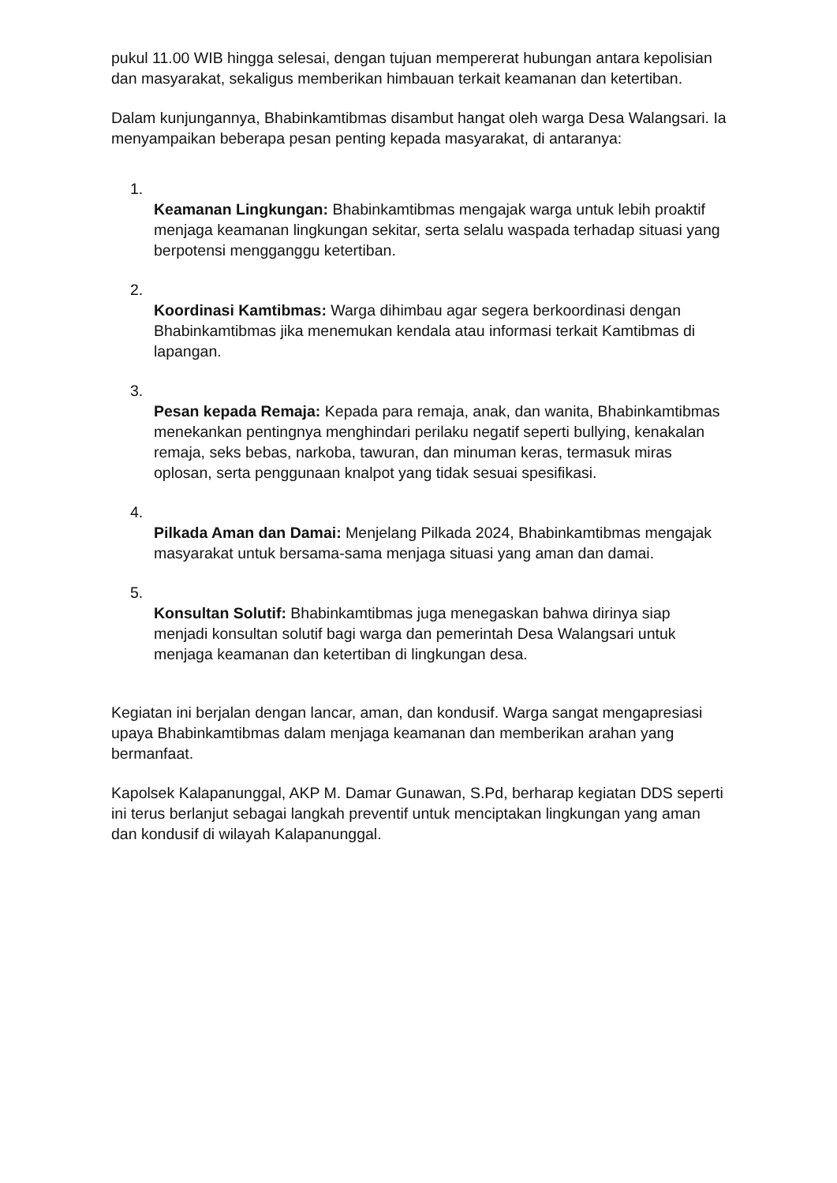pukul 11.00 WIB hingga selesai, dengan tujuan mempererat hubungan antara kepolisian dan masyarakat, sekaligus memberikan himbauan terkait keamanan dan ketertiban.
Dalam kunjungannya, Bhabinkamtibmas disambut hangat oleh warga Desa Walangsari. Ia menyampaikan beberapa pesan penting kepada masyarakat, di antaranya:
1.
Keamanan Lingkungan: Bhabinkamtibmas mengajak warga untuk lebih proaktif menjaga keamanan lingkungan sekitar, serta selalu waspada terhadap situasi yang berpotensi mengganggu ketertiban.
2.
Koordinasi Kamtibmas: Warga dihimbau agar segera berkoordinasi dengan Bhabinkamtibmas jika menemukan kendala atau informasi terkait Kamtibmas di lapangan.
3.
Pesan kepada Remaja: Kepada para remaja, anak, dan wanita, Bhabinkamtibmas menekankan pentingnya menghindari perilaku negatif seperti bullying, kenakalan remaja, seks bebas, narkoba, tawuran, dan minuman keras, termasuk miras oplosan, serta penggunaan knalpot yang tidak sesuai spesifikasi.
4.
Pilkada Aman dan Damai: Menjelang Pilkada 2024, Bhabinkamtibmas mengajak masyarakat untuk bersama-sama menjaga situasi yang aman dan damai.
5.
Konsultan Solutif: Bhabinkamtibmas juga menegaskan bahwa dirinya siap menjadi konsultan solutif bagi warga dan pemerintah Desa Walangsari untuk menjaga keamanan dan ketertiban di lingkungan desa.
Kegiatan ini berjalan dengan lancar, aman, dan kondusif. Warga sangat mengapresiasi upaya Bhabinkamtibmas dalam menjaga keamanan dan memberikan arahan yang bermanfaat.
Kapolsek Kalapanunggal, AKP M. Damar Gunawan, S.Pd, berharap kegiatan DDS seperti ini terus berlanjut sebagai langkah preventif untuk menciptakan lingkungan yang aman dan kondusif di wilayah Kalapanunggal.